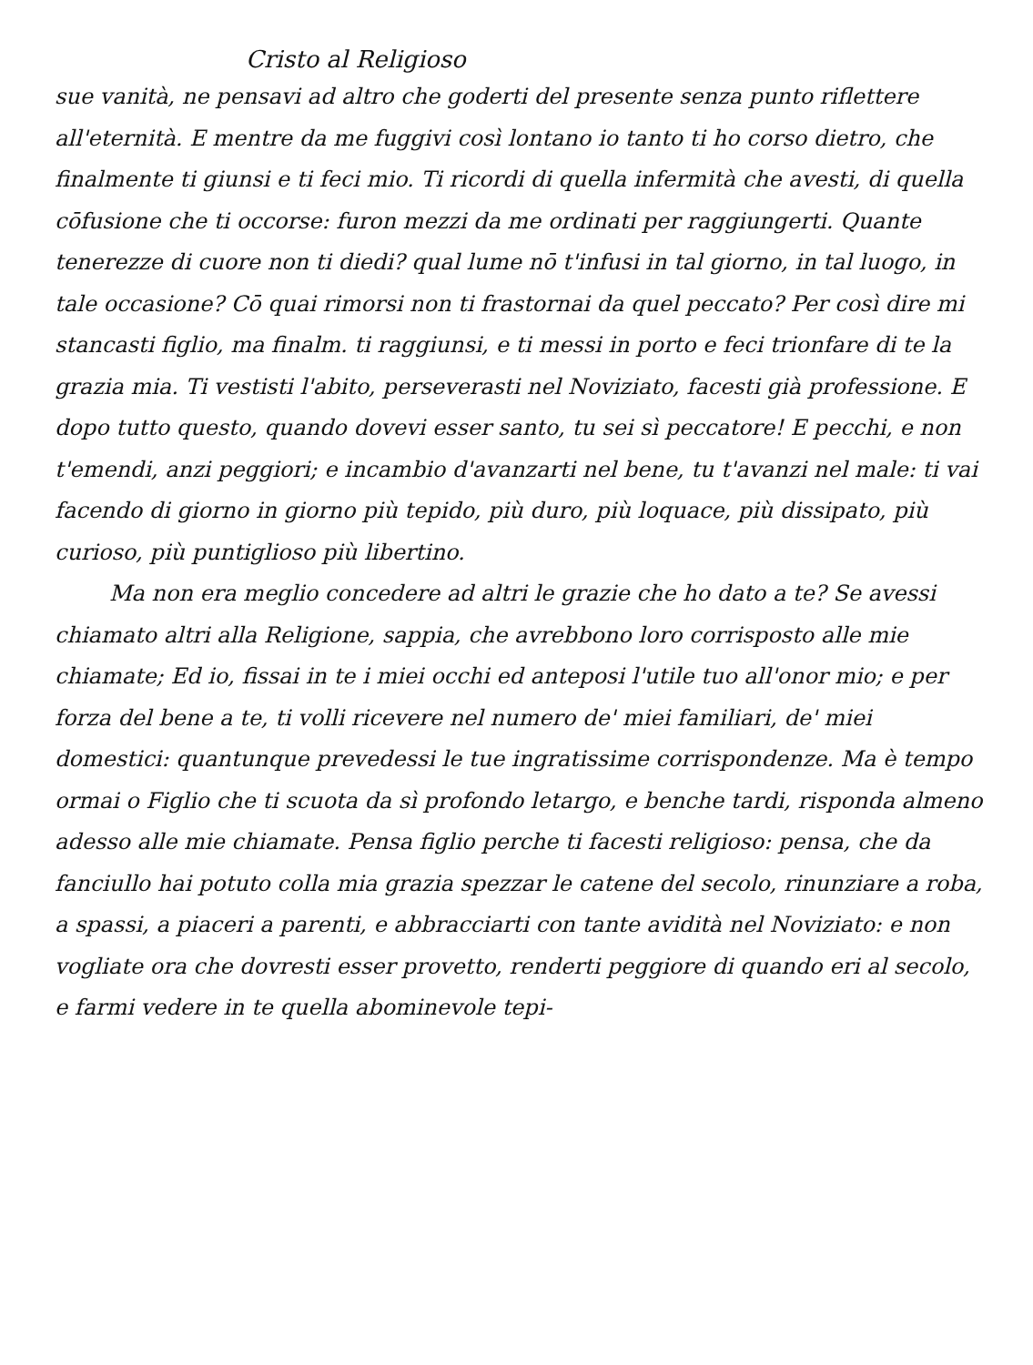Cristo al Religioso
sue vanità, ne pensavi ad altro che goderti del presente senza punto riflettere all'eternità. E mentre da me fuggivi così lontano io tanto ti ho corso dietro, che finalmente ti giunsi e ti feci mio. Ti ricordi di quella infermità che avesti, di quella cōfusione che ti occorse: furon mezzi da me ordinati per raggiungerti. Quante tenerezze di cuore non ti diedi? qual lume nō t'infusi in tal giorno, in tal luogo, in tale occasione? Cō quai rimorsi non ti frastornai da quel peccato? Per così dire mi stancasti figlio, ma finalm. ti raggiunsi, e ti messi in porto e feci trionfare di te la grazia mia. Ti vestisti l'abito, perseverasti nel Noviziato, facesti già professione. E dopo tutto questo, quando dovevi esser santo, tu sei sì peccatore! E pecchi, e non t'emendi, anzi peggiori; e incambio d'avanzarti nel bene, tu t'avanzi nel male: ti vai facendo di giorno in giorno più tepido, più duro, più loquace, più dissipato, più curioso, più puntiglioso più libertino.
Ma non era meglio concedere ad altri le grazie che ho dato a te? Se avessi chiamato altri alla Religione, sappia, che avrebbono loro corrisposto alle mie chiamate; Ed io, fissai in te i miei occhi ed anteposi l'utile tuo all'onor mio; e per forza del bene a te, ti volli ricevere nel numero de' miei familiari, de' miei domestici: quantunque prevedessi le tue ingratissime corrispondenze. Ma è tempo ormai o Figlio che ti scuota da sì profondo letargo, e benche tardi, risponda almeno adesso alle mie chiamate. Pensa figlio perche ti facesti religioso: pensa, che da fanciullo hai potuto colla mia grazia spezzar le catene del secolo, rinunziare a roba, a spassi, a piaceri a parenti, e abbracciarti con tante avidità nel Noviziato: e non vogliate ora che dovresti esser provetto, renderti peggiore di quando eri al secolo, e farmi vedere in te quella abominevole tepi-